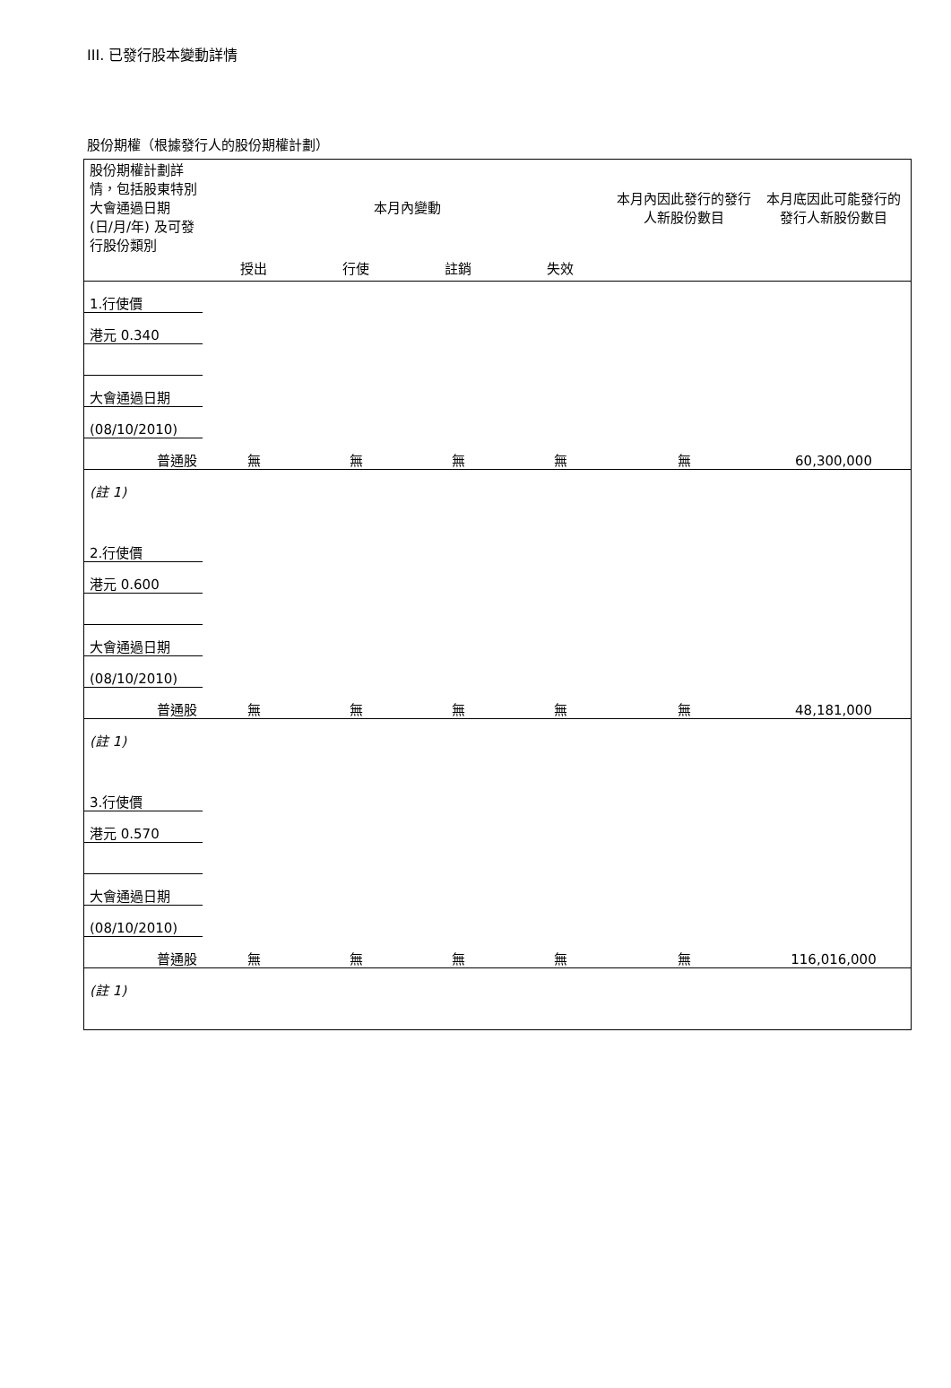III. 已發行股本變動詳情
股份期權（根據發行人的股份期權計劃）
| 股份期權計劃詳情，包括股東特別大會通過日期 (日/月/年) 及可發行股份類別 | 本月內變動 | | | | 本月內因此發行的發行人新股份數目 | 本月底因此可能發行的發行人新股份數目 |
| | 授出 | 行使 | 註銷 | 失效 | | |
| 1.行使價 | | | | | | |
| 港元 0.340 | | | | | | |
| 大會通過日期 | | | | | | |
| (08/10/2010) | | | | | | |
| 普通股 | 無 | 無 | 無 | 無 | 無 | 60,300,000 |
| (註 1) | | | | | | |
| 2.行使價 | | | | | | |
| 港元 0.600 | | | | | | |
| 大會通過日期 | | | | | | |
| (08/10/2010) | | | | | | |
| 普通股 | 無 | 無 | 無 | 無 | 無 | 48,181,000 |
| (註 1) | | | | | | |
| 3.行使價 | | | | | | |
| 港元 0.570 | | | | | | |
| 大會通過日期 | | | | | | |
| (08/10/2010) | | | | | | |
| 普通股 | 無 | 無 | 無 | 無 | 無 | 116,016,000 |
| (註 1) | | | | | | |